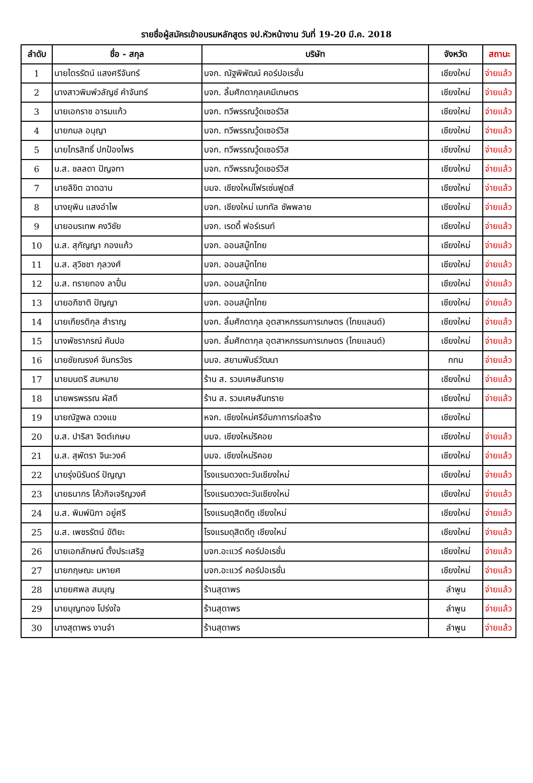รายชื่อผู้สมัครเข้าอบรมหลักสูตร จป.หัวหน้างาน วันที่ 19-20 มี.ค. 2018
| ลำดับ | ชื่อ - สกุล | บริษัท | จังหวัด | สถานะ |
| --- | --- | --- | --- | --- |
| 1 | นายไตรรัตน์ แสงศรีจันทร์ | บจก. ณัฐพิพัฒน์ คอร์ปอเรชั่น | เชียงใหม่ | จ่ายแล้ว |
| 2 | นางสาวพิมพ์วลัญช์ คำจันทร์ | บจก. ลิ้มศักดากุลเคมีเกษตร | เชียงใหม่ | จ่ายแล้ว |
| 3 | นายเอกราช อารมแก้ว | บจก. ทวีพรรณวู้ดเซอร์วิส | เชียงใหม่ | จ่ายแล้ว |
| 4 | นายกมล อนุญา | บจก. ทวีพรรณวู้ดเซอร์วิส | เชียงใหม่ | จ่ายแล้ว |
| 5 | นายไกรสิทธิ์ ปกป้องไพร | บจก. ทวีพรรณวู้ดเซอร์วิส | เชียงใหม่ | จ่ายแล้ว |
| 6 | น.ส. ชลลดา ปัญจทา | บจก. ทวีพรรณวู้ดเซอร์วิส | เชียงใหม่ | จ่ายแล้ว |
| 7 | นายลิขิต ฉาดฉาน | บมจ. เชียงใหม่โฟรเซ่นฟูดส์ | เชียงใหม่ | จ่ายแล้ว |
| 8 | นางยุพิน แสงอำไพ | บจก. เชียงใหม่ เมททัล ซัพพลาย | เชียงใหม่ | จ่ายแล้ว |
| 9 | นายอมรเทพ คงวิชัย | บจก. เรดดี้ ฟอร์เรนท์ | เชียงใหม่ | จ่ายแล้ว |
| 10 | น.ส. สุกัญญา กองแก้ว | บจก. ออนสมู๊ทไทย | เชียงใหม่ | จ่ายแล้ว |
| 11 | น.ส. สุวิชชา กุลวงศ์ | บจก. ออนสมู๊ทไทย | เชียงใหม่ | จ่ายแล้ว |
| 12 | น.ส. ทรายทอง ลาปื๋น | บจก. ออนสมู๊ทไทย | เชียงใหม่ | จ่ายแล้ว |
| 13 | นายอภิชาติ ปัญญา | บจก. ออนสมู๊ทไทย | เชียงใหม่ | จ่ายแล้ว |
| 14 | นายเกียรติกุล สำราญ | บจก. ลิ้มศักดากุล อุตสาหกรรมการเกษตร (ไทยแลนด์) | เชียงใหม่ | จ่ายแล้ว |
| 15 | นางพัชราภรณ์ คันปอ | บจก. ลิ้มศักดากุล อุตสาหกรรมการเกษตร (ไทยแลนด์) | เชียงใหม่ | จ่ายแล้ว |
| 16 | นายชัยณรงค์ จันทรวัชร | บมจ. สยามพันธ์วัฒนา | กทม | จ่ายแล้ว |
| 17 | นายมนตรี สมหมาย | ร้าน ส. รวมเศษสันทราย | เชียงใหม่ | จ่ายแล้ว |
| 18 | นายพรพรรณ ผัสดี | ร้าน ส. รวมเศษสันทราย | เชียงใหม่ | จ่ายแล้ว |
| 19 | นายณัฐพล ดวงแข | หจก. เชียงใหม่ศรีอัมภาการก่อสร้าง | เชียงใหม่ | |
| 20 | น.ส. ปาริสา จิตต์เกษม | บมจ. เชียงใหม่ริคอย | เชียงใหม่ | จ่ายแล้ว |
| 21 | น.ส. สุพัตรา จินะวงค์ | บมจ. เชียงใหม่ริคอย | เชียงใหม่ | จ่ายแล้ว |
| 22 | นายรุ่งนิรันดร์ ปัญญา | โรงแรมดวงตะวันเชียงใหม่ | เชียงใหม่ | จ่ายแล้ว |
| 23 | นายธนากร โค้วกิจเจริญวงศ์ | โรงแรมดวงตะวันเชียงใหม่ | เชียงใหม่ | จ่ายแล้ว |
| 24 | น.ส. พิมพ์นิภา อยู่ศรี | โรงแรมดุสิตดีทู เชียงใหม่ | เชียงใหม่ | จ่ายแล้ว |
| 25 | น.ส. เพชรรัตน์ ขัติยะ | โรงแรมดุสิตดีทู เชียงใหม่ | เชียงใหม่ | จ่ายแล้ว |
| 26 | นายเอกลักษณ์ ตั้งประเสริฐ | บจก.อะแวร์ คอร์ปอเรชั่น | เชียงใหม่ | จ่ายแล้ว |
| 27 | นายกฤษณะ มหายศ | บจก.อะแวร์ คอร์ปอเรชั่น | เชียงใหม่ | จ่ายแล้ว |
| 28 | นายยศพล สมบุญ | ร้านสุดาพร | ลำพูน | จ่ายแล้ว |
| 29 | นายบุญทอง โปร่งใจ | ร้านสุดาพร | ลำพูน | จ่ายแล้ว |
| 30 | นางสุดาพร งานจำ | ร้านสุดาพร | ลำพูน | จ่ายแล้ว |